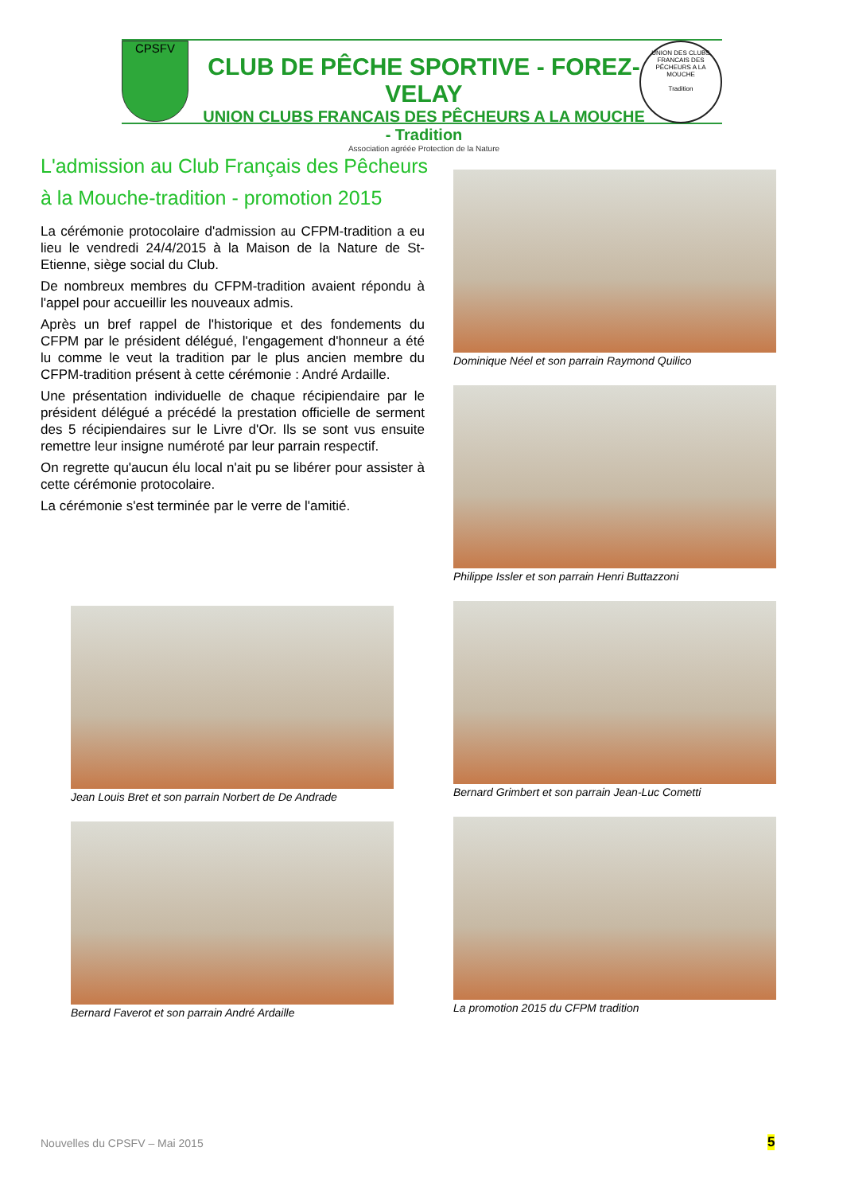CPSFV
CLUB DE PÊCHE SPORTIVE - FOREZ-VELAY
UNION CLUBS FRANCAIS DES PÊCHEURS A LA MOUCHE - Tradition
Association agréée Protection de la Nature
UNION DES CLUBS FRANCAIS DES PÊCHEURS A LA MOUCHE
Tradition
L'admission au Club Français des Pêcheurs à la Mouche-tradition - promotion 2015
La cérémonie protocolaire d'admission au CFPM-tradition a eu lieu le vendredi 24/4/2015 à la Maison de la Nature de St-Etienne, siège social du Club.
De nombreux membres du CFPM-tradition avaient répondu à l'appel pour accueillir les nouveaux admis.
Après un bref rappel de l'historique et des fondements du CFPM par le président délégué, l'engagement d'honneur a été lu comme le veut la tradition par le plus ancien membre du CFPM-tradition présent à cette cérémonie : André Ardaille.
Une présentation individuelle de chaque récipiendaire par le président délégué a précédé la prestation officielle de serment des 5 récipiendaires sur le Livre d'Or. Ils se sont vus ensuite remettre leur insigne numéroté par leur parrain respectif.
On regrette qu'aucun élu local n'ait pu se libérer pour assister à cette cérémonie protocolaire.
La cérémonie s'est terminée par le verre de l'amitié.
Dominique Néel et son parrain Raymond Quilico
Philippe Issler et son parrain Henri Buttazzoni
Jean Louis Bret et son parrain Norbert de De Andrade
Bernard Grimbert et son parrain Jean-Luc Cometti
Bernard Faverot et son parrain André Ardaille
La promotion 2015 du CFPM tradition
Nouvelles du CPSFV – Mai 2015 5